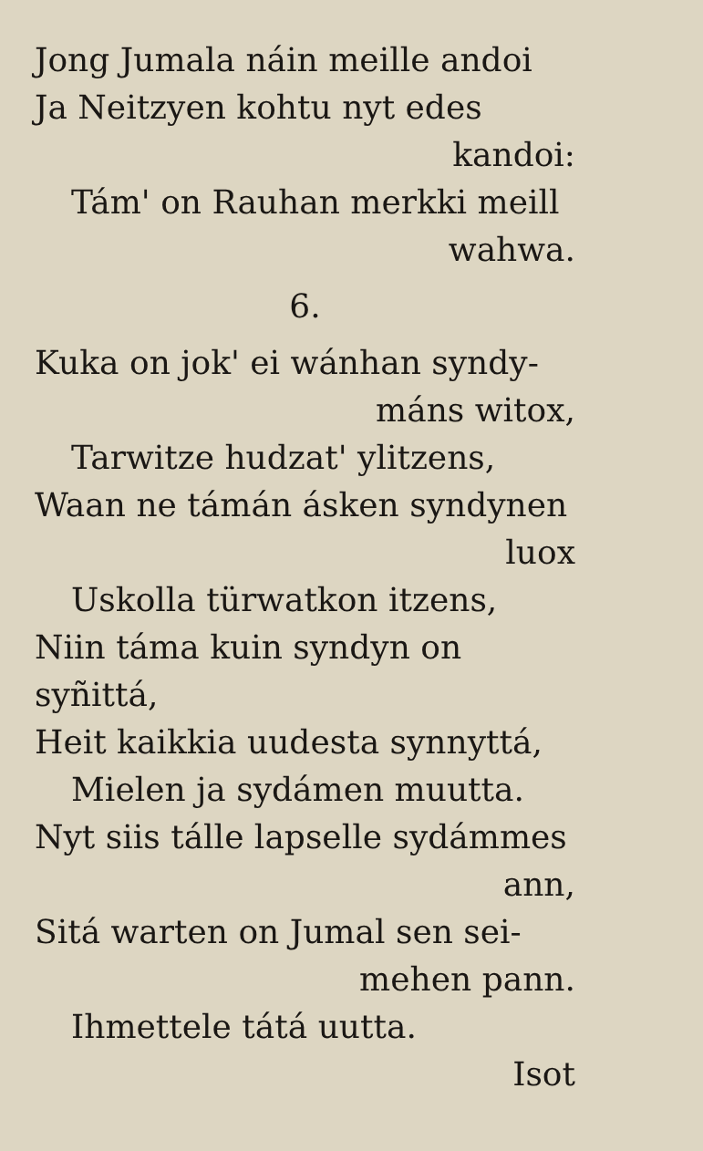Jong Jumala náin meille andoi
Ja Neitzyen kohtu nyt edes
kandoi:
Tám' on Rauhan merkki meill
wahwa.
6.
Kuka on jok' ei wánhan syndy-
máns witox,
Tarwitze hudzat' ylitzens,
Waan ne támán ásken syndynen
luox
Uskolla türwatkon itzens,
Niin táma kuin syndyn on syñittá,
Heit kaikkia uudesta synnyttá,
Mielen ja sydámen muutta.
Nyt siis tálle lapselle sydámmes
ann,
Sitá warten on Jumal sen sei-
mehen pann.
Ihmettele tátá uutta.
Isot